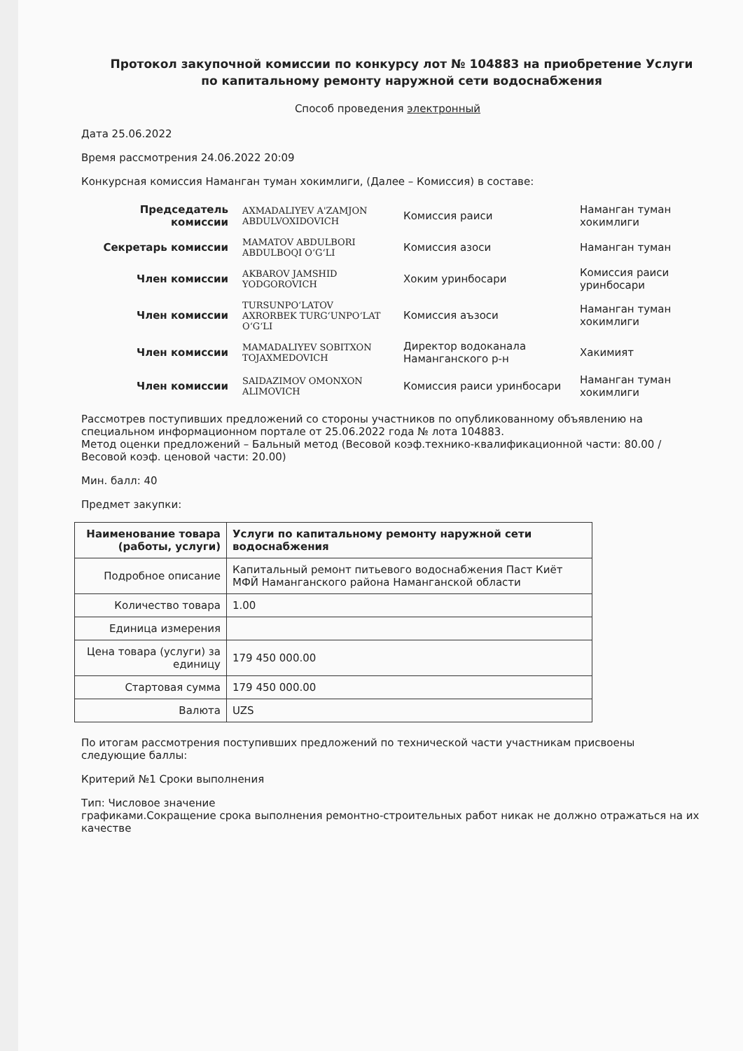Протокол закупочной комиссии по конкурсу лот № 104883 на приобретение Услуги по капитальному ремонту наружной сети водоснабжения
Способ проведения электронный
Дата 25.06.2022
Время рассмотрения 24.06.2022 20:09
Конкурсная комиссия Наманган туман хокимлиги, (Далее – Комиссия) в составе:
| Председатель комиссии | AXMADALIYEV A'ZAMJON ABDULVOXIDOVICH | Комиссия раиси | Наманган туман хокимлиги |
| Секретарь комиссии | MAMATOV ABDULBORI ABDULBOQI O‘G‘LI | Комиссия азоси | Наманган туман |
| Член комиссии | AKBAROV JAMSHID YODGOROVICH | Хоким уринбосари | Комиссия раиси уринбосари |
| Член комиссии | TURSUNPO‘LATOV AXRORBEK TURG‘UNPO‘LAT O‘G‘LI | Комиссия аъзоси | Наманган туман хокимлиги |
| Член комиссии | MAMADALIYEV SOBITXON TOJAXMEDOVICH | Директор водоканала Наманганского р-н | Хакимият |
| Член комиссии | SAIDAZIMOV OMONXON ALIMOVICH | Комиссия раиси уринбосари | Наманган туман хокимлиги |
Рассмотрев поступивших предложений со стороны участников по опубликованному объявлению на специальном информационном портале от 25.06.2022 года № лота 104883.
Метод оценки предложений – Бальный метод (Весовой коэф.технико-квалификационной части: 80.00 / Весовой коэф. ценовой части: 20.00)
Мин. балл: 40
Предмет закупки:
| Наименование товара (работы, услуги) | Услуги по капитальному ремонту наружной сети водоснабжения |
| --- | --- |
| Подробное описание | Капитальный ремонт питьевого водоснабжения Паст Киёт МФЙ Наманганского района Наманганской области |
| Количество товара | 1.00 |
| Единица измерения | |
| Цена товара (услуги) за единицу | 179 450 000.00 |
| Стартовая сумма | 179 450 000.00 |
| Валюта | UZS |
По итогам рассмотрения поступивших предложений по технической части участникам присвоены следующие баллы:
Критерий №1 Сроки выполнения
Тип: Числовое значение
графиками.Сокращение срока выполнения ремонтно-строительных работ никак не должно отражаться на их качестве